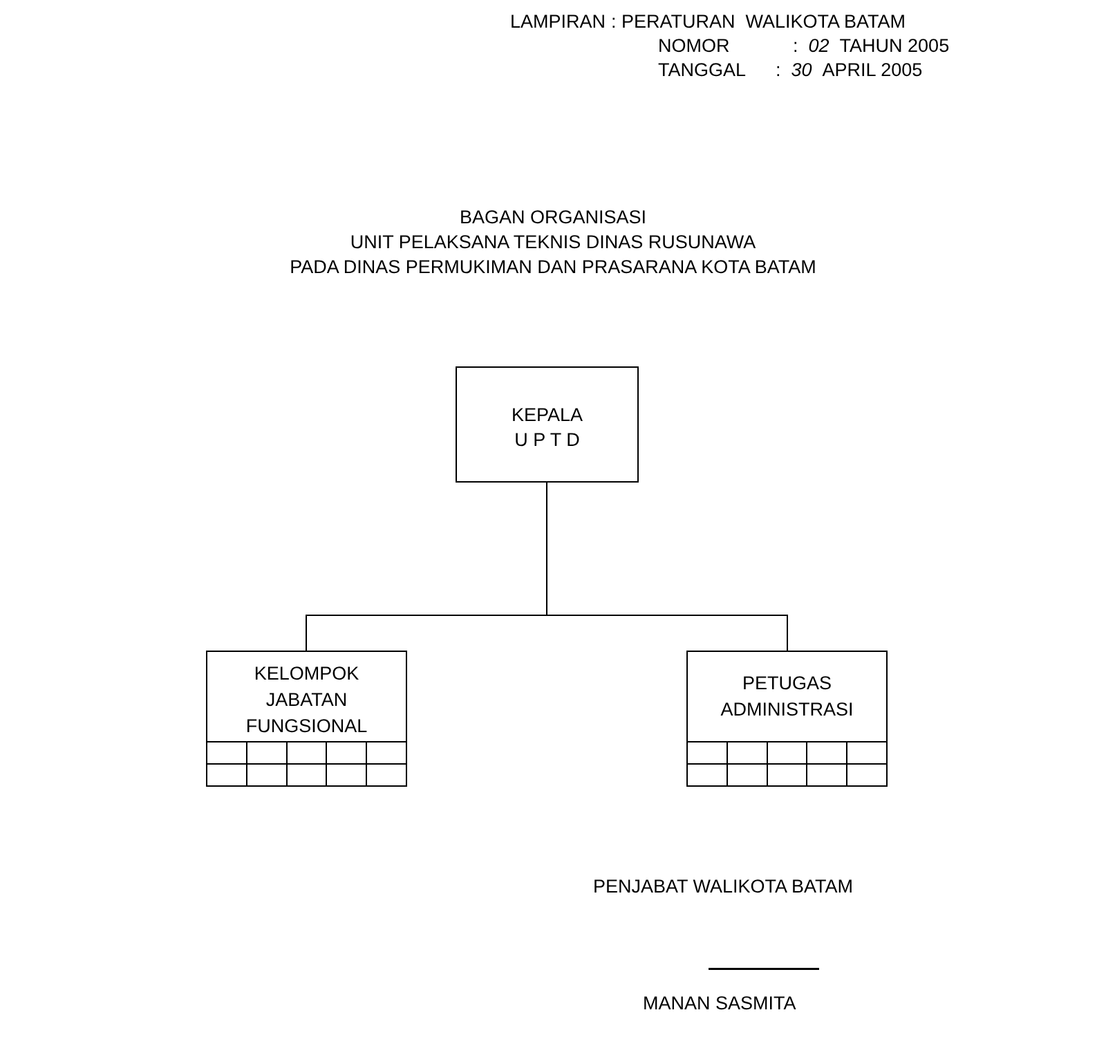| LAMPIRAN | : PERATURAN WALIKOTA BATAM |
| NOMOR | : 02 TAHUN 2005 |
| TANGGAL | : 30 APRIL 2005 |
BAGAN ORGANISASI
UNIT PELAKSANA TEKNIS DINAS RUSUNAWA
PADA DINAS PERMUKIMAN DAN PRASARANA KOTA BATAM
KEPALA
U P T D
KELOMPOK
JABATAN
FUNGSIONAL
PETUGAS
ADMINISTRASI
PENJABAT WALIKOTA BATAM
MANAN SASMITA